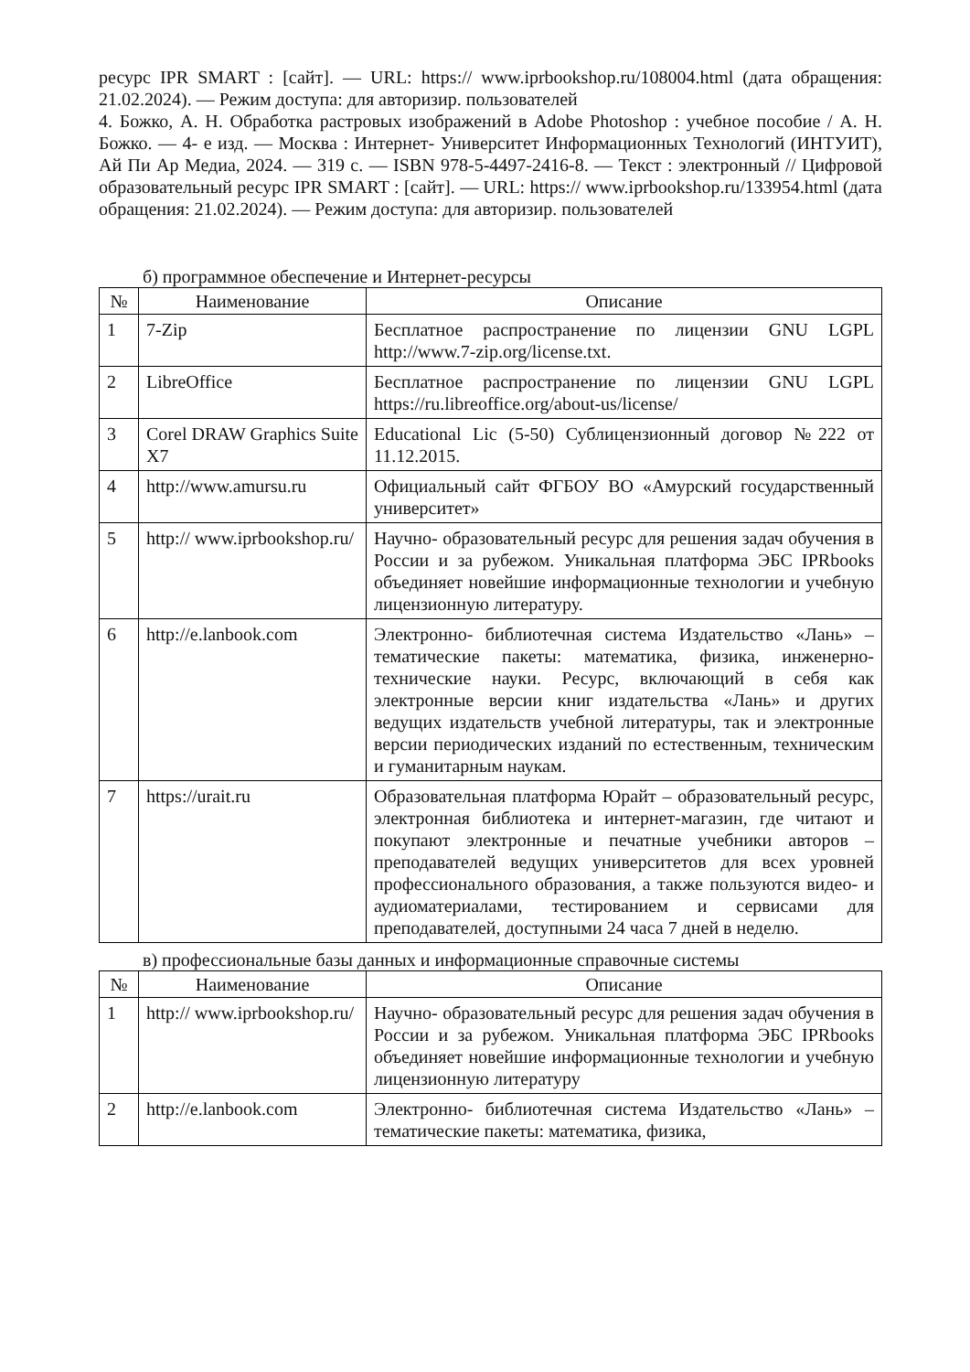ресурс IPR SMART : [сайт]. — URL: https:// www.iprbookshop.ru/108004.html (дата обращения: 21.02.2024). — Режим доступа: для авторизир. пользователей
4. Божко, А. Н. Обработка растровых изображений в Adobe Photoshop : учебное пособие / А. Н. Божко. — 4- е изд. — Москва : Интернет- Университет Информационных Технологий (ИНТУИТ), Ай Пи Ар Медиа, 2024. — 319 с. — ISBN 978-5-4497-2416-8. — Текст : электронный // Цифровой образовательный ресурс IPR SMART : [сайт]. — URL: https:// www.iprbookshop.ru/133954.html (дата обращения: 21.02.2024). — Режим доступа: для авторизир. пользователей
б) программное обеспечение и Интернет-ресурсы
| № | Наименование | Описание |
| --- | --- | --- |
| 1 | 7-Zip | Бесплатное распространение по лицензии GNU LGPL http://www.7-zip.org/license.txt. |
| 2 | LibreOffice | Бесплатное распространение по лицензии GNU LGPL https://ru.libreoffice.org/about-us/license/ |
| 3 | Corel DRAW Graphics Suite X7 | Educational Lic (5-50) Сублицензионный договор №222 от 11.12.2015. |
| 4 | http://www.amursu.ru | Официальный сайт ФГБОУ ВО «Амурский государственный университет» |
| 5 | http:// www.iprbookshop.ru/ | Научно- образовательный ресурс для решения задач обучения в России и за рубежом. Уникальная платформа ЭБС IPRbooks объединяет новейшие информационные технологии и учебную лицензионную литературу. |
| 6 | http://e.lanbook.com | Электронно- библиотечная система Издательство «Лань» – тематические пакеты: математика, физика, инженерно- технические науки. Ресурс, включающий в себя как электронные версии книг издательства «Лань» и других ведущих издательств учебной литературы, так и электронные версии периодических изданий по естественным, техническим и гуманитарным наукам. |
| 7 | https://urait.ru | Образовательная платформа Юрайт – образовательный ресурс, электронная библиотека и интернет-магазин, где читают и покупают электронные и печатные учебники авторов – преподавателей ведущих университетов для всех уровней профессионального образования, а также пользуются видео- и аудиоматериалами, тестированием и сервисами для преподавателей, доступными 24 часа 7 дней в неделю. |
в) профессиональные базы данных и информационные справочные системы
| № | Наименование | Описание |
| --- | --- | --- |
| 1 | http:// www.iprbookshop.ru/ | Научно- образовательный ресурс для решения задач обучения в России и за рубежом. Уникальная платформа ЭБС IPRbooks объединяет новейшие информационные технологии и учебную лицензионную литературу |
| 2 | http://e.lanbook.com | Электронно- библиотечная система Издательство «Лань» – тематические пакеты: математика, физика, |